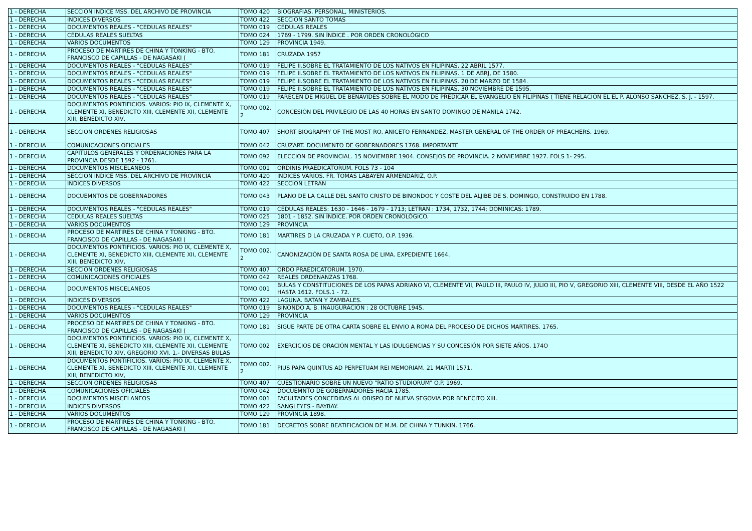| 1 - DERECHA | SECCION INDICE MSS. DEL ARCHIVO DE PROVINCIA | TOMO 420 | BIOGRAFIAS. PERSONAL, MINISTERIOS. |
| 1 - DERECHA | INDICES DIVERSOS | TOMO 422 | SECCION SANTO TOMAS |
| 1 - DERECHA | DOCUMENTOS REALES - "CEDULAS REALES" | TOMO 019 | CÉDULAS REALES |
| 1 - DERECHA | CÉDULAS REALES SUELTAS | TOMO 024 | 1769 - 1799. SIN ÍNDICE . POR ORDEN CRONOLÓGICO |
| 1 - DERECHA | VARIOS DOCUMENTOS | TOMO 129 | PROVINCIA 1949. |
| 1 - DERECHA | PROCESO DE MARTIRES DE CHINA Y TONKING - BTO. FRANCISCO DE CAPILLAS - DE NAGASAKI ( | TOMO 181 | CRUZADA 1957 |
| 1 - DERECHA | DOCUMENTOS REALES - "CEDULAS REALES" | TOMO 019 | FELIPE II.SOBRE EL TRATAMIENTO DE LOS NATIVOS EN FILIPINAS. 22 ABRIL 1577. |
| 1 - DERECHA | DOCUMENTOS REALES - "CEDULAS REALES" | TOMO 019 | FELIPE II.SOBRE EL TRATAMIENTO DE LOS NATIVOS EN FILIPINAS. 1 DE ABRJ, DE 1580. |
| 1 - DERECHA | DOCUMENTOS REALES - "CEDULAS REALES" | TOMO 019 | FELIPE II.SOBRE EL TRATAMIENTO DE LOS NATIVOS EN FILIPINAS. 20 DE MARZO DE 1584. |
| 1 - DERECHA | DOCUMENTOS REALES - "CEDULAS REALES" | TOMO 019 | FELIPE II.SOBRE EL TRATAMIENTO DE LOS NATIVOS EN FILIPINAS. 30 NOVIEMBRE DE 1595. |
| 1 - DERECHA | DOCUMENTOS REALES - "CEDULAS REALES" | TOMO 019 | PARECEN DE MIGUEL DE BENAVIDES SOBRE EL MODO DE PREDICAR EL EVANGELIO EN FILIPINAS ( TIENE RELACIÓN EL EL P. ALONSO SÁNCHEZ, S. J. - 1597. |
| 1 - DERECHA | DOCUMENTOS PONTIFICIOS. VARIOS: PIO IX, CLEMENTE X, CLEMENTE XI, BENEDICTO XIII, CLEMENTE XII, CLEMENTE XIII, BENEDICTO XIV, | TOMO 002. 2 | CONCESIÓN DEL PRIVILEGIO DE LAS 40 HORAS EN SANTO DOMINGO DE MANILA 1742. |
| 1 - DERECHA | SECCION ORDENES RELIGIOSAS | TOMO 407 | SHORT BIOGRAPHY OF THE MOST RO. ANICETO FERNANDEZ, MASTER GENERAL OF THE ORDER OF PREACHERS. 1969. |
| 1 - DERECHA | COMUNICACIONES OFICIALES | TOMO 042 | CRUZART. DOCUMENTO DE GOBERNADORES 1768. IMPORTANTE |
| 1 - DERECHA | CAPITULOS GENERALES Y ORDENACIONES PARA LA PROVINCIA DESDE 1592 - 1761. | TOMO 092 | ELECCION DE PROVINCIAL. 15 NOVIEMBRE 1904. CONSEJOS DE PROVINCIA. 2 NOVIEMBRE 1927. FOLS 1- 295. |
| 1 - DERECHA | DOCUMENTOS MISCELANEOS | TOMO 001 | ORDINIS PRAEDICATORUM. FOLS 73 - 104 |
| 1 - DERECHA | SECCION INDICE MSS. DEL ARCHIVO DE PROVINCIA | TOMO 420 | INDICES VARIOS. FR. TOMAS LABAYEN ARMENDARIZ, O.P. |
| 1 - DERECHA | INDICES DIVERSOS | TOMO 422 | SECCION LETRAN |
| 1 - DERECHA | DOCUEMNTOS DE GOBERNADORES | TOMO 043 | PLANO DE LA CALLE DEL SANTO CRISTO DE BINONDOC Y COSTE DEL ALJIBE DE S. DOMINGO, CONSTRUIDO EN 1788. |
| 1 - DERECHA | DOCUMENTOS REALES - "CEDULAS REALES" | TOMO 019 | CÉDULAS REALES: 1630 - 1646 - 1679 - 1713; LETRAN : 1734, 1732, 1744; DOMINICAS: 1789. |
| 1 - DERECHA | CÉDULAS REALES SUELTAS | TOMO 025 | 1801 - 1852. SIN ÍNDICE. POR ORDEN CRONOLÓGICO. |
| 1 - DERECHA | VARIOS DOCUMENTOS | TOMO 129 | PROVINCIA |
| 1 - DERECHA | PROCESO DE MARTIRES DE CHINA Y TONKING - BTO. FRANCISCO DE CAPILLAS - DE NAGASAKI ( | TOMO 181 | MARTIRES D LA CRUZADA Y P. CUETO, O.P. 1936. |
| 1 - DERECHA | DOCUMENTOS PONTIFICIOS. VARIOS: PIO IX, CLEMENTE X, CLEMENTE XI, BENEDICTO XIII, CLEMENTE XII, CLEMENTE XIII, BENEDICTO XIV, | TOMO 002. 2 | CANONIZACIÓN DE SANTA ROSA DE LIMA. EXPEDIENTE 1664. |
| 1 - DERECHA | SECCION ORDENES RELIGIOSAS | TOMO 407 | ORDO PRAEDICATORUM. 1970. |
| 1 - DERECHA | COMUNICACIONES OFICIALES | TOMO 042 | REALES ORDENANZAS 1768. |
| 1 - DERECHA | DOCUMENTOS MISCELANEOS | TOMO 001 | BULAS Y CONSTITUCIONES DE LOS PAPAS ADRIANO VI, CLEMENTE VII, PAULO III, PAULO IV, JULIO III, PIO V, GREGORIO XIII, CLEMENTE VIII, DESDE EL AÑO 1522 HASTA 1612. FOLS.1 - 72. |
| 1 - DERECHA | INDICES DIVERSOS | TOMO 422 | LAGUNA. BATAN Y ZAMBALES. |
| 1 - DERECHA | DOCUMENTOS REALES - "CEDULAS REALES" | TOMO 019 | BINONDO A. B. INAUGURACIÓN : 28 OCTUBRE 1945. |
| 1 - DERECHA | VARIOS DOCUMENTOS | TOMO 129 | PROVINCIA |
| 1 - DERECHA | PROCESO DE MARTIRES DE CHINA Y TONKING - BTO. FRANCISCO DE CAPILLAS - DE NAGASAKI ( | TOMO 181 | SIGUE PARTE DE OTRA CARTA SOBRE EL ENVIO A ROMA DEL PROCESO DE DICHOS MARTIRES. 1765. |
| 1 - DERECHA | DOCUMENTOS PONTIFICIOS. VARIOS: PIO IX, CLEMENTE X, CLEMENTE XI, BENEDICTO XIII, CLEMENTE XII, CLEMENTE XIII, BENEDICTO XIV, GREGORIO XVI. 1.- DIVERSAS BULAS | TOMO 002 | EXERCICIOS DE ORACIÓN MENTAL Y LAS IDULGENCIAS Y SU CONCESIÓN POR SIETE AÑOS. 174O |
| 1 - DERECHA | DOCUMENTOS PONTIFICIOS. VARIOS: PIO IX, CLEMENTE X, CLEMENTE XI, BENEDICTO XIII, CLEMENTE XII, CLEMENTE XIII, BENEDICTO XIV, | TOMO 002. 2 | PIUS PAPA QUINTUS AD PERPETUAM REI MEMORIAM. 21 MARTII 1571. |
| 1 - DERECHA | SECCION ORDENES RELIGIOSAS | TOMO 407 | CUESTIONARIO SOBRE UN NUEVO "RATIO STUDIORUM" O.P. 1969. |
| 1 - DERECHA | COMUNICACIONES OFICIALES | TOMO 042 | DOCUEMNTO DE GOBERNADORES HACIA 1785. |
| 1 - DERECHA | DOCUMENTOS MISCELANEOS | TOMO 001 | FACULTADES CONCEDIDAS AL OBISPO DE NUEVA SEGOVIA POR BENECITO XIII. |
| 1 - DERECHA | INDICES DIVERSOS | TOMO 422 | SANGLEYES - BAYBAY. |
| 1 - DERECHA | VARIOS DOCUMENTOS | TOMO 129 | PROVINCIA 1898. |
| 1 - DERECHA | PROCESO DE MARTIRES DE CHINA Y TONKING - BTO. FRANCISCO DE CAPILLAS - DE NAGASAKI ( | TOMO 181 | DECRETOS SOBRE BEATIFICACION DE M.M. DE CHINA Y TUNKIN. 1766. |